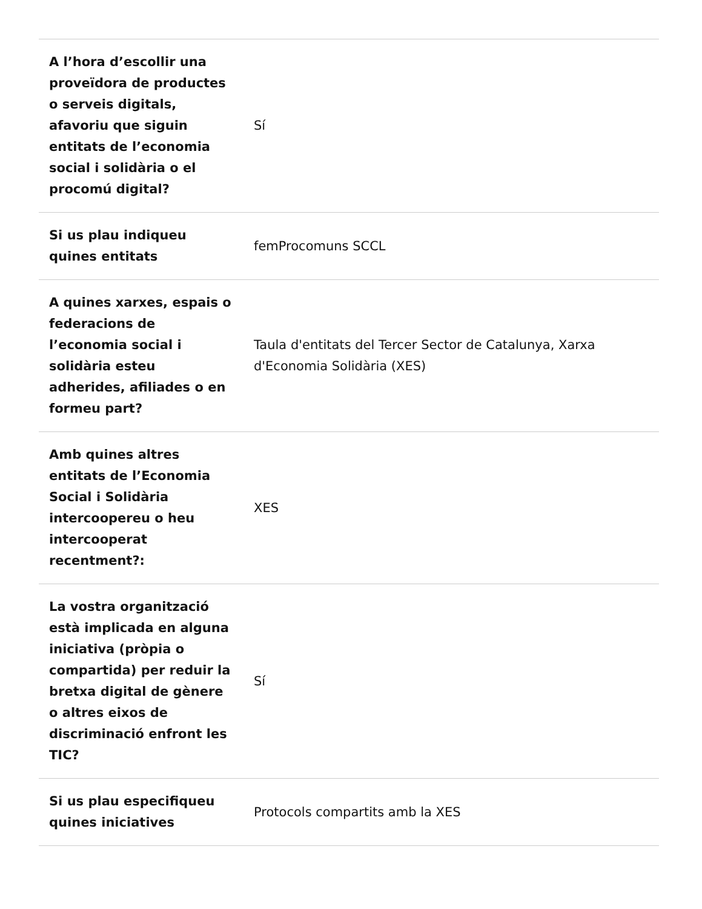| A l’hora d’escollir una proveïdora de productes o serveis digitals, afavoriu que siguin entitats de l’economia social i solidària o el procomú digital? | Sí |
| Si us plau indiqueu quines entitats | femProcomuns SCCL |
| A quines xarxes, espais o federacions de l’economia social i solidària esteu adherides, afiliades o en formeu part? | Taula d'entitats del Tercer Sector de Catalunya, Xarxa d'Economia Solidària (XES) |
| Amb quines altres entitats de l’Economia Social i Solidària intercoopereu o heu intercooperat recentment?: | XES |
| La vostra organització està implicada en alguna iniciativa (pròpia o compartida) per reduir la bretxa digital de gènere o altres eixos de discriminació enfront les TIC? | Sí |
| Si us plau especifiqueu quines iniciatives | Protocols compartits amb la XES |